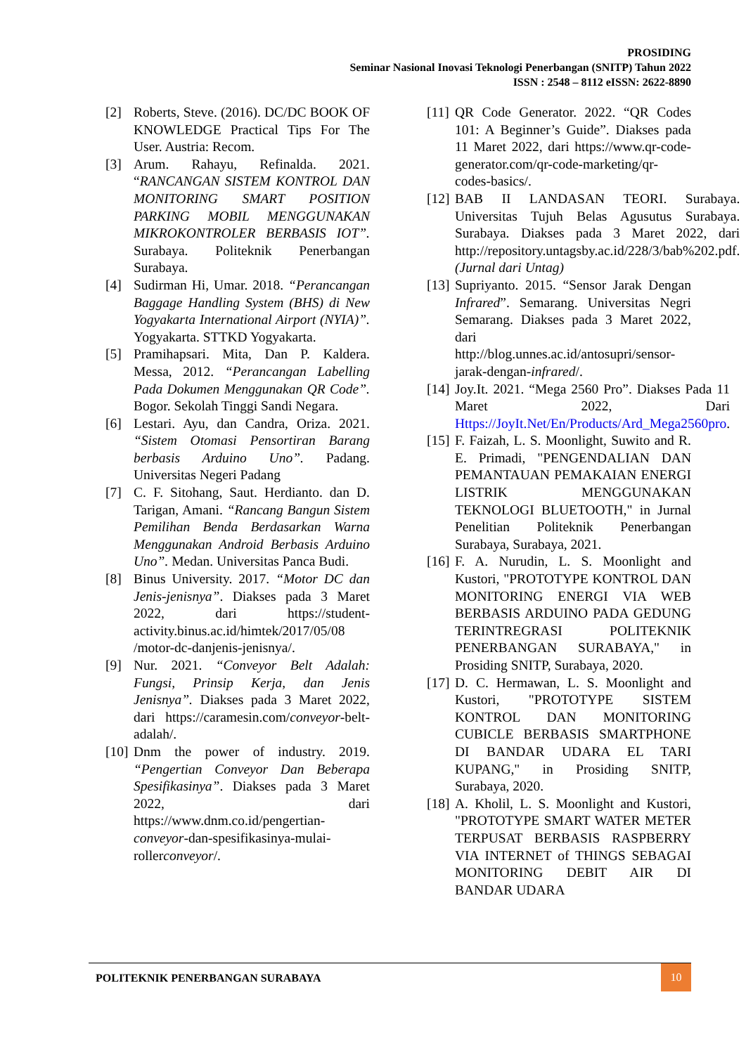PROSIDING
Seminar Nasional Inovasi Teknologi Penerbangan (SNITP) Tahun 2022
ISSN : 2548 – 8112 eISSN: 2622-8890
[2] Roberts, Steve. (2016). DC/DC BOOK OF KNOWLEDGE Practical Tips For The User. Austria: Recom.
[3] Arum. Rahayu, Refinalda. 2021. “RANCANGAN SISTEM KONTROL DAN MONITORING SMART POSITION PARKING MOBIL MENGGUNAKAN MIKROKONTROLER BERBASIS IOT”. Surabaya. Politeknik Penerbangan Surabaya.
[4] Sudirman Hi, Umar. 2018. “Perancangan Baggage Handling System (BHS) di New Yogyakarta International Airport (NYIA)”. Yogyakarta. STTKD Yogyakarta.
[5] Pramihapsari. Mita, Dan P. Kaldera. Messa, 2012. “Perancangan Labelling Pada Dokumen Menggunakan QR Code”. Bogor. Sekolah Tinggi Sandi Negara.
[6] Lestari. Ayu, dan Candra, Oriza. 2021. “Sistem Otomasi Pensortiran Barang berbasis Arduino Uno”. Padang. Universitas Negeri Padang
[7] C. F. Sitohang, Saut. Herdianto. dan D. Tarigan, Amani. “Rancang Bangun Sistem Pemilihan Benda Berdasarkan Warna Menggunakan Android Berbasis Arduino Uno”. Medan. Universitas Panca Budi.
[8] Binus University. 2017. “Motor DC dan Jenis-jenisnya”. Diakses pada 3 Maret 2022, dari https://student-activity.binus.ac.id/himtek/2017/05/08 /motor-dc-danjenis-jenisnya/.
[9] Nur. 2021. “Conveyor Belt Adalah: Fungsi, Prinsip Kerja, dan Jenis Jenisnya”. Diakses pada 3 Maret 2022, dari https://caramesin.com/conveyor-belt-adalah/.
[10] Dnm the power of industry. 2019. “Pengertian Conveyor Dan Beberapa Spesifikasinya”. Diakses pada 3 Maret 2022, dari https://www.dnm.co.id/pengertian-conveyor-dan-spesifikasinya-mulai-rollerconveyor/.
[11] QR Code Generator. 2022. “QR Codes 101: A Beginner’s Guide”. Diakses pada 11 Maret 2022, dari https://www.qr-code-generator.com/qr-code-marketing/qr-codes-basics/.
[12] BAB II LANDASAN TEORI. Surabaya. Universitas Tujuh Belas Agusutus Surabaya. Surabaya. Diakses pada 3 Maret 2022, dari http://repository.untagsby.ac.id/228/3/bab%202.pdf. (Jurnal dari Untag)
[13] Supriyanto. 2015. “Sensor Jarak Dengan Infrared”. Semarang. Universitas Negri Semarang. Diakses pada 3 Maret 2022, dari http://blog.unnes.ac.id/antosupri/sensor-jarak-dengan-infrared/.
[14] Joy.It. 2021. “Mega 2560 Pro”. Diakses Pada 11 Maret 2022, Dari Https://JoyIt.Net/En/Products/Ard_Mega2560pro.
[15] F. Faizah, L. S. Moonlight, Suwito and R. E. Primadi, "PENGENDALIAN DAN PEMANTAUAN PEMAKAIAN ENERGI LISTRIK MENGGUNAKAN TEKNOLOGI BLUETOOTH," in Jurnal Penelitian Politeknik Penerbangan Surabaya, Surabaya, 2021.
[16] F. A. Nurudin, L. S. Moonlight and Kustori, "PROTOTYPE KONTROL DAN MONITORING ENERGI VIA WEB BERBASIS ARDUINO PADA GEDUNG TERINTREGRASI POLITEKNIK PENERBANGAN SURABAYA," in Prosiding SNITP, Surabaya, 2020.
[17] D. C. Hermawan, L. S. Moonlight and Kustori, "PROTOTYPE SISTEM KONTROL DAN MONITORING CUBICLE BERBASIS SMARTPHONE DI BANDAR UDARA EL TARI KUPANG," in Prosiding SNITP, Surabaya, 2020.
[18] A. Kholil, L. S. Moonlight and Kustori, "PROTOTYPE SMART WATER METER TERPUSAT BERBASIS RASPBERRY VIA INTERNET of THINGS SEBAGAI MONITORING DEBIT AIR DI BANDAR UDARA
POLITEKNIK PENERBANGAN SURABAYA
10